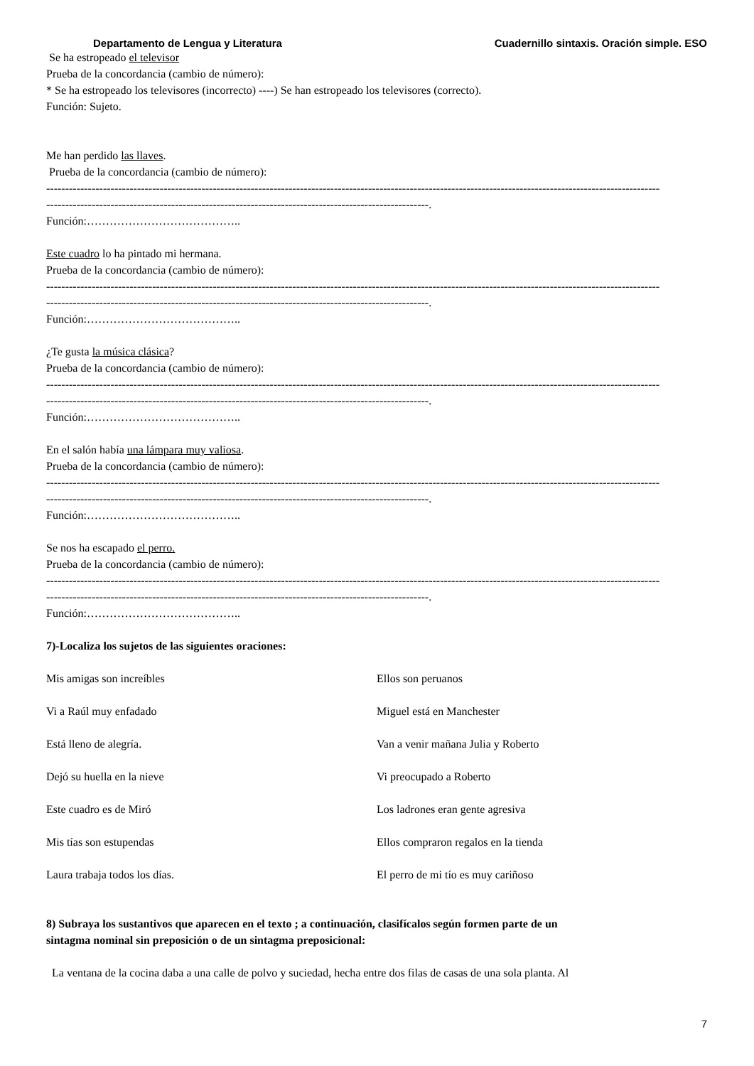Departamento de Lengua y Literatura Cuadernillo sintaxis. Oración simple. ESO
Se ha estropeado el televisor
Prueba de la concordancia (cambio de número):
* Se ha estropeado los televisores (incorrecto) ----) Se han estropeado los televisores (correcto).
Función: Sujeto.
Me han perdido las llaves.
Prueba de la concordancia (cambio de número):
------------------------------------------------------------------------------------------------------------------------------------------------------------------
-----------------------------------------------------------------------------------------------------.
Función:…………………………………..
Este cuadro lo ha pintado mi hermana.
Prueba de la concordancia (cambio de número):
------------------------------------------------------------------------------------------------------------------------------------------------------------------
-----------------------------------------------------------------------------------------------------.
Función:…………………………………..
¿Te gusta la música clásica?
Prueba de la concordancia (cambio de número):
------------------------------------------------------------------------------------------------------------------------------------------------------------------
-----------------------------------------------------------------------------------------------------.
Función:…………………………………..
En el salón había una lámpara muy valiosa.
Prueba de la concordancia (cambio de número):
------------------------------------------------------------------------------------------------------------------------------------------------------------------
-----------------------------------------------------------------------------------------------------.
Función:…………………………………..
Se nos ha escapado el perro.
Prueba de la concordancia (cambio de número):
------------------------------------------------------------------------------------------------------------------------------------------------------------------
-----------------------------------------------------------------------------------------------------.
Función:…………………………………..
7)-Localiza los sujetos de las siguientes oraciones:
Mis amigas son increíbles Ellos son peruanos
Vi a Raúl muy enfadado Miguel está en Manchester
Está lleno de alegría. Van a venir mañana Julia y Roberto
Dejó su huella en la nieve Vi preocupado a Roberto
Este cuadro es de Miró Los ladrones eran gente agresiva
Mis tías son estupendas Ellos compraron regalos en la tienda
Laura trabaja todos los días. El perro de mi tío es muy cariñoso
8) Subraya los sustantivos que aparecen en el texto ; a continuación, clasifícalos según formen parte de un
sintagma nominal sin preposición o de un sintagma preposicional:
La ventana de la cocina daba a una calle de polvo y suciedad, hecha entre dos filas de casas de una sola planta. Al
7